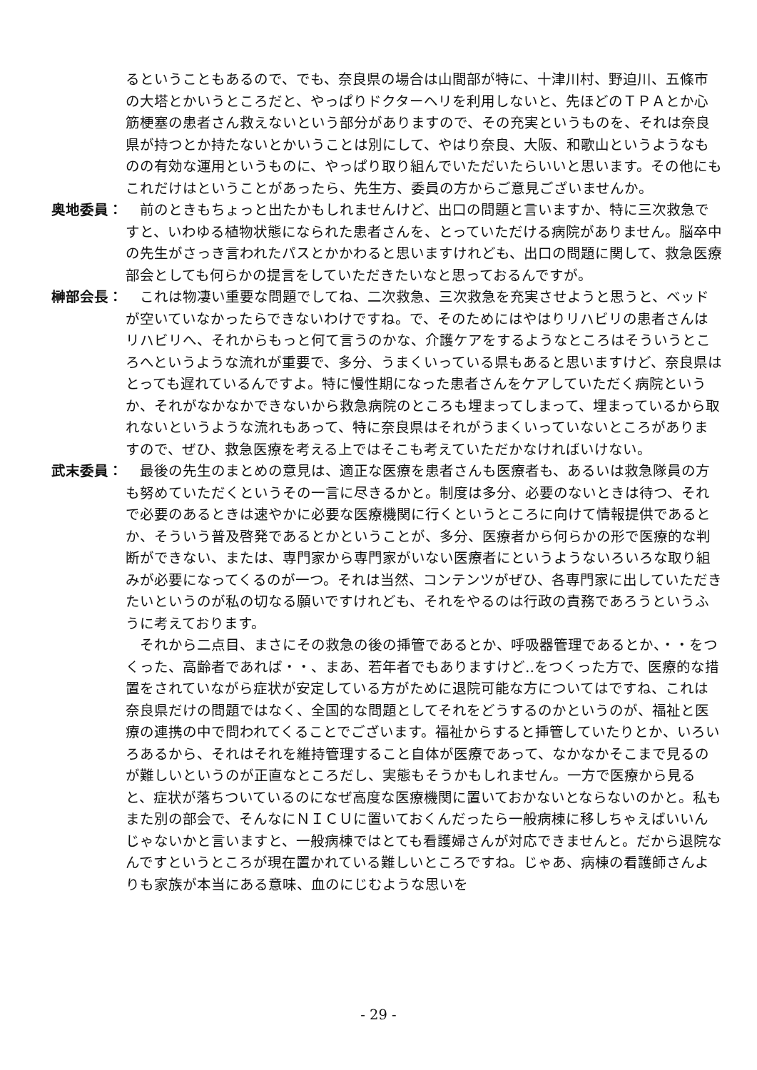るということもあるので、でも、奈良県の場合は山間部が特に、十津川村、野迫川、五條市の大塔とかいうところだと、やっぱりドクターヘリを利用しないと、先ほどのＴＰＡとか心筋梗塞の患者さん救えないという部分がありますので、その充実というものを、それは奈良県が持つとか持たないとかいうことは別にして、やはり奈良、大阪、和歌山というようなものの有効な運用というものに、やっぱり取り組んでいただいたらいいと思います。その他にもこれだけはということがあったら、先生方、委員の方からご意見ございませんか。
奥地委員： 　前のときもちょっと出たかもしれませんけど、出口の問題と言いますか、特に三次救急ですと、いわゆる植物状態になられた患者さんを、とっていただける病院がありません。脳卒中の先生がさっき言われたパスとかかわると思いますけれども、出口の問題に関して、救急医療部会としても何らかの提言をしていただきたいなと思っておるんですが。
榊部会長： 　これは物凄い重要な問題でしてね、二次救急、三次救急を充実させようと思うと、ベッドが空いていなかったらできないわけですね。で、そのためにはやはりリハビリの患者さんはリハビリへ、それからもっと何て言うのかな、介護ケアをするようなところはそういうところへというような流れが重要で、多分、うまくいっている県もあると思いますけど、奈良県はとっても遅れているんですよ。特に慢性期になった患者さんをケアしていただく病院というか、それがなかなかできないから救急病院のところも埋まってしまって、埋まっているから取れないというような流れもあって、特に奈良県はそれがうまくいっていないところがありますので、ぜひ、救急医療を考える上ではそこも考えていただかなければいけない。
武末委員： 　最後の先生のまとめの意見は、適正な医療を患者さんも医療者も、あるいは救急隊員の方も努めていただくというその一言に尽きるかと。制度は多分、必要のないときは待つ、それで必要のあるときは速やかに必要な医療機関に行くというところに向けて情報提供であるとか、そういう普及啓発であるとかということが、多分、医療者から何らかの形で医療的な判断ができない、または、専門家から専門家がいない医療者にというようないろいろな取り組みが必要になってくるのが一つ。それは当然、コンテンツがぜひ、各専門家に出していただきたいというのが私の切なる願いですけれども、それをやるのは行政の責務であろうというふうに考えております。
　それから二点目、まさにその救急の後の挿管であるとか、呼吸器管理であるとか、・・をつくった、高齢者であれば・・、まあ、若年者でもありますけど‥をつくった方で、医療的な措置をされていながら症状が安定している方がために退院可能な方についてはですね、これは奈良県だけの問題ではなく、全国的な問題としてそれをどうするのかというのが、福祉と医療の連携の中で問われてくることでございます。福祉からすると挿管していたりとか、いろいろあるから、それはそれを維持管理すること自体が医療であって、なかなかそこまで見るのが難しいというのが正直なところだし、実態もそうかもしれません。一方で医療から見ると、症状が落ちついているのになぜ高度な医療機関に置いておかないとならないのかと。私もまた別の部会で、そんなにＮＩＣＵに置いておくんだったら一般病棟に移しちゃえばいいんじゃないかと言いますと、一般病棟ではとても看護婦さんが対応できませんと。だから退院なんですというところが現在置かれている難しいところですね。じゃあ、病棟の看護師さんよりも家族が本当にある意味、血のにじむような思いを
- 29 -